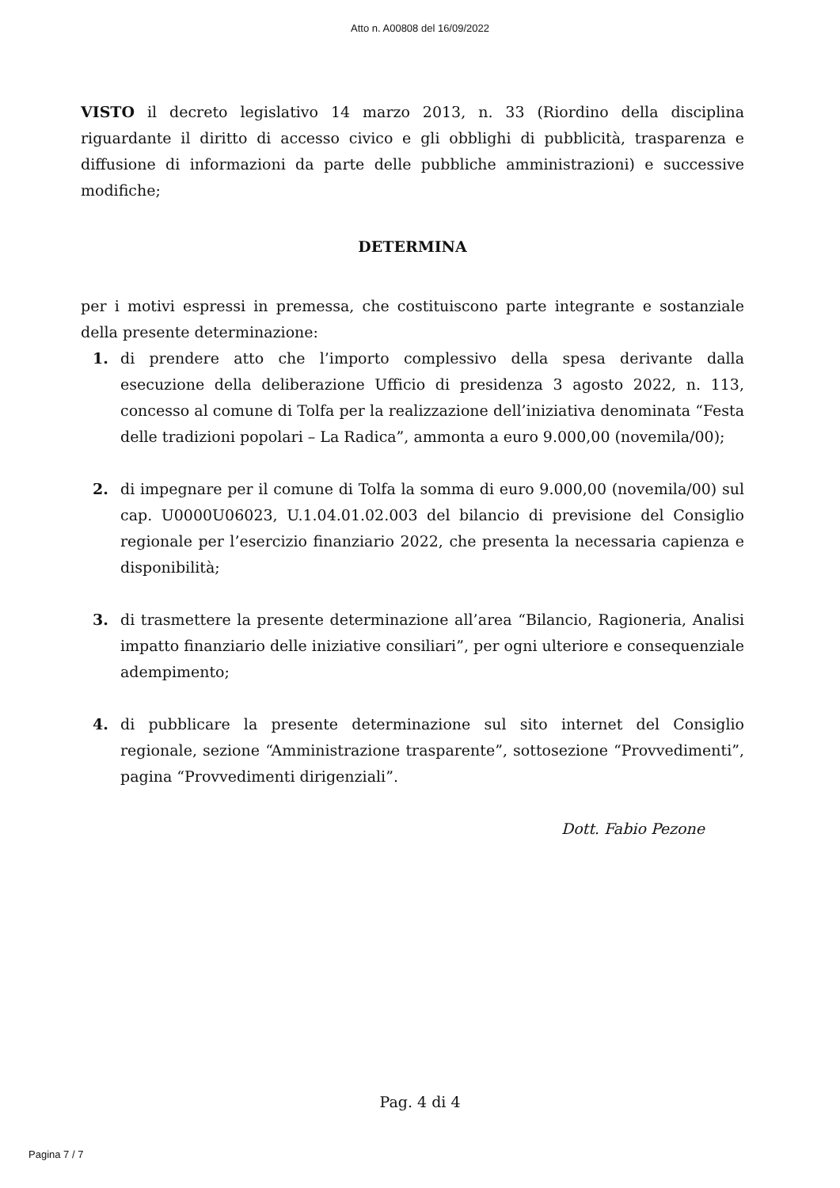Atto n. A00808 del 16/09/2022
VISTO il decreto legislativo 14 marzo 2013, n. 33 (Riordino della disciplina riguardante il diritto di accesso civico e gli obblighi di pubblicità, trasparenza e diffusione di informazioni da parte delle pubbliche amministrazioni) e successive modifiche;
DETERMINA
per i motivi espressi in premessa, che costituiscono parte integrante e sostanziale della presente determinazione:
1. di prendere atto che l’importo complessivo della spesa derivante dalla esecuzione della deliberazione Ufficio di presidenza 3 agosto 2022, n. 113, concesso al comune di Tolfa per la realizzazione dell’iniziativa denominata “Festa delle tradizioni popolari – La Radica”, ammonta a euro 9.000,00 (novemila/00);
2. di impegnare per il comune di Tolfa la somma di euro 9.000,00 (novemila/00) sul cap. U0000U06023, U.1.04.01.02.003 del bilancio di previsione del Consiglio regionale per l’esercizio finanziario 2022, che presenta la necessaria capienza e disponibilità;
3. di trasmettere la presente determinazione all’area “Bilancio, Ragioneria, Analisi impatto finanziario delle iniziative consiliari”, per ogni ulteriore e consequenziale adempimento;
4. di pubblicare la presente determinazione sul sito internet del Consiglio regionale, sezione “Amministrazione trasparente”, sottosezione “Provvedimenti”, pagina “Provvedimenti dirigenziali”.
Dott. Fabio Pezone
Pag. 4 di 4
Pagina 7 / 7